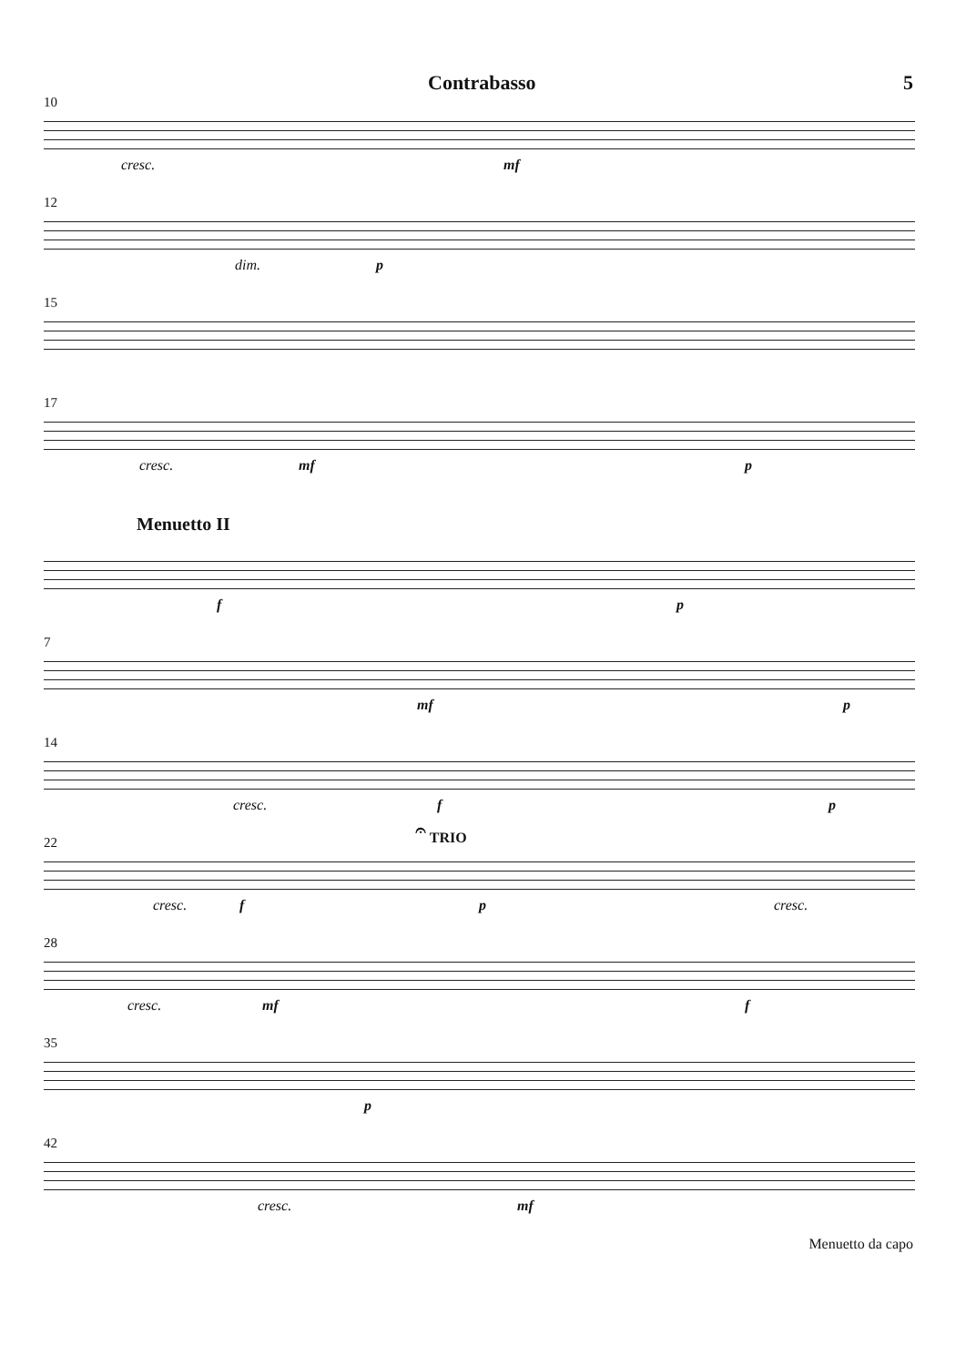Contrabasso 5
10
cresc. mf
12
dim. p
15
17
cresc. mf p
Menuetto II
f p
7
mf p
14
cresc. f p
22
𝄐 TRIO
cresc. f p cresc.
28
cresc. mf f
35
p
42
cresc. mf
Menuetto da capo